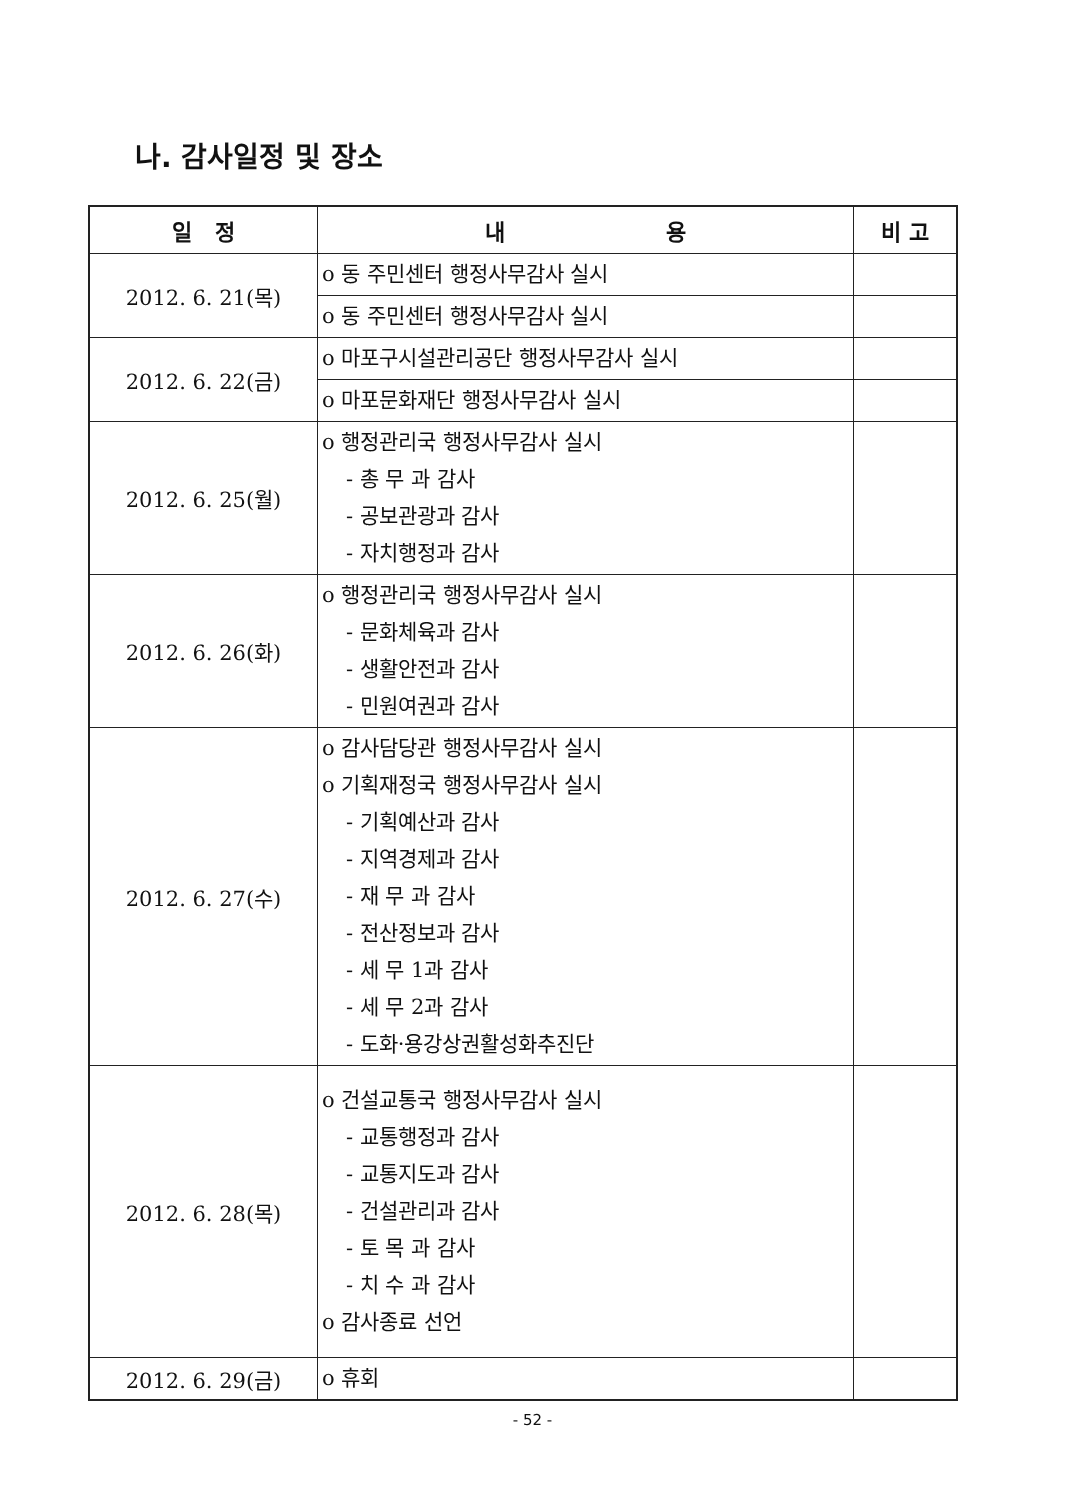나. 감사일정 및 장소
| 일 정 | 내 용 | 비 고 |
| --- | --- | --- |
| 2012. 6. 21(목) | o 동 주민센터 행정사무감사 실시 | |
| | o 동 주민센터 행정사무감사 실시 | |
| 2012. 6. 22(금) | o 마포구시설관리공단 행정사무감사 실시 | |
| | o 마포문화재단 행정사무감사 실시 | |
| 2012. 6. 25(월) | o 행정관리국 행정사무감사 실시 - 총 무 과 감사 - 공보관광과 감사 - 자치행정과 감사 | |
| 2012. 6. 26(화) | o 행정관리국 행정사무감사 실시 - 문화체육과 감사 - 생활안전과 감사 - 민원여권과 감사 | |
| 2012. 6. 27(수) | o 감사담당관 행정사무감사 실시 o 기획재정국 행정사무감사 실시 - 기획예산과 감사 - 지역경제과 감사 - 재 무 과 감사 - 전산정보과 감사 - 세 무 1과 감사 - 세 무 2과 감사 - 도화·용강상권활성화추진단 | |
| 2012. 6. 28(목) | o 건설교통국 행정사무감사 실시 - 교통행정과 감사 - 교통지도과 감사 - 건설관리과 감사 - 토 목 과 감사 - 치 수 과 감사 o 감사종료 선언 | |
| 2012. 6. 29(금) | o 휴회 | |
- 52 -